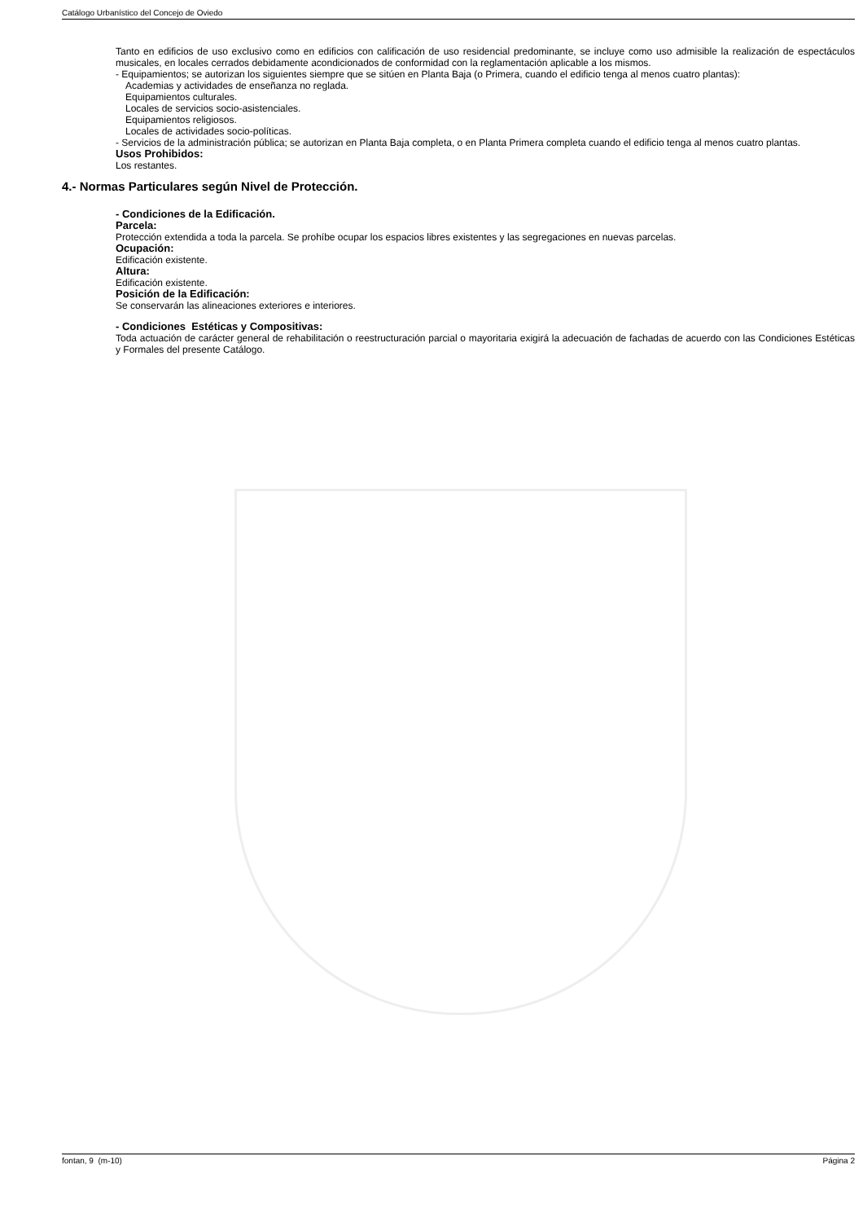Catálogo Urbanístico del Concejo de Oviedo
Tanto en edificios de uso exclusivo como en edificios con calificación de uso residencial predominante, se incluye como uso admisible la realización de espectáculos musicales, en locales cerrados debidamente acondicionados de conformidad con la reglamentación aplicable a los mismos.
- Equipamientos; se autorizan los siguientes siempre que se sitúen en Planta Baja (o Primera, cuando el edificio tenga al menos cuatro plantas):
Academias y actividades de enseñanza no reglada.
Equipamientos culturales.
Locales de servicios socio-asistenciales.
Equipamientos religiosos.
Locales de actividades socio-políticas.
- Servicios de la administración pública; se autorizan en Planta Baja completa, o en Planta Primera completa cuando el edificio tenga al menos cuatro plantas.
Usos Prohibidos:
Los restantes.
4.- Normas Particulares según Nivel de Protección.
- Condiciones de la Edificación.
Parcela:
Protección extendida a toda la parcela. Se prohíbe ocupar los espacios libres existentes y las segregaciones en nuevas parcelas.
Ocupación:
Edificación existente.
Altura:
Edificación existente.
Posición de la Edificación:
Se conservarán las alineaciones exteriores e interiores.
- Condiciones Estéticas y Compositivas:
Toda actuación de carácter general de rehabilitación o reestructuración parcial o mayoritaria exigirá la adecuación de fachadas de acuerdo con las Condiciones Estéticas y Formales del presente Catálogo.
fontan, 9 (m-10) Página 2